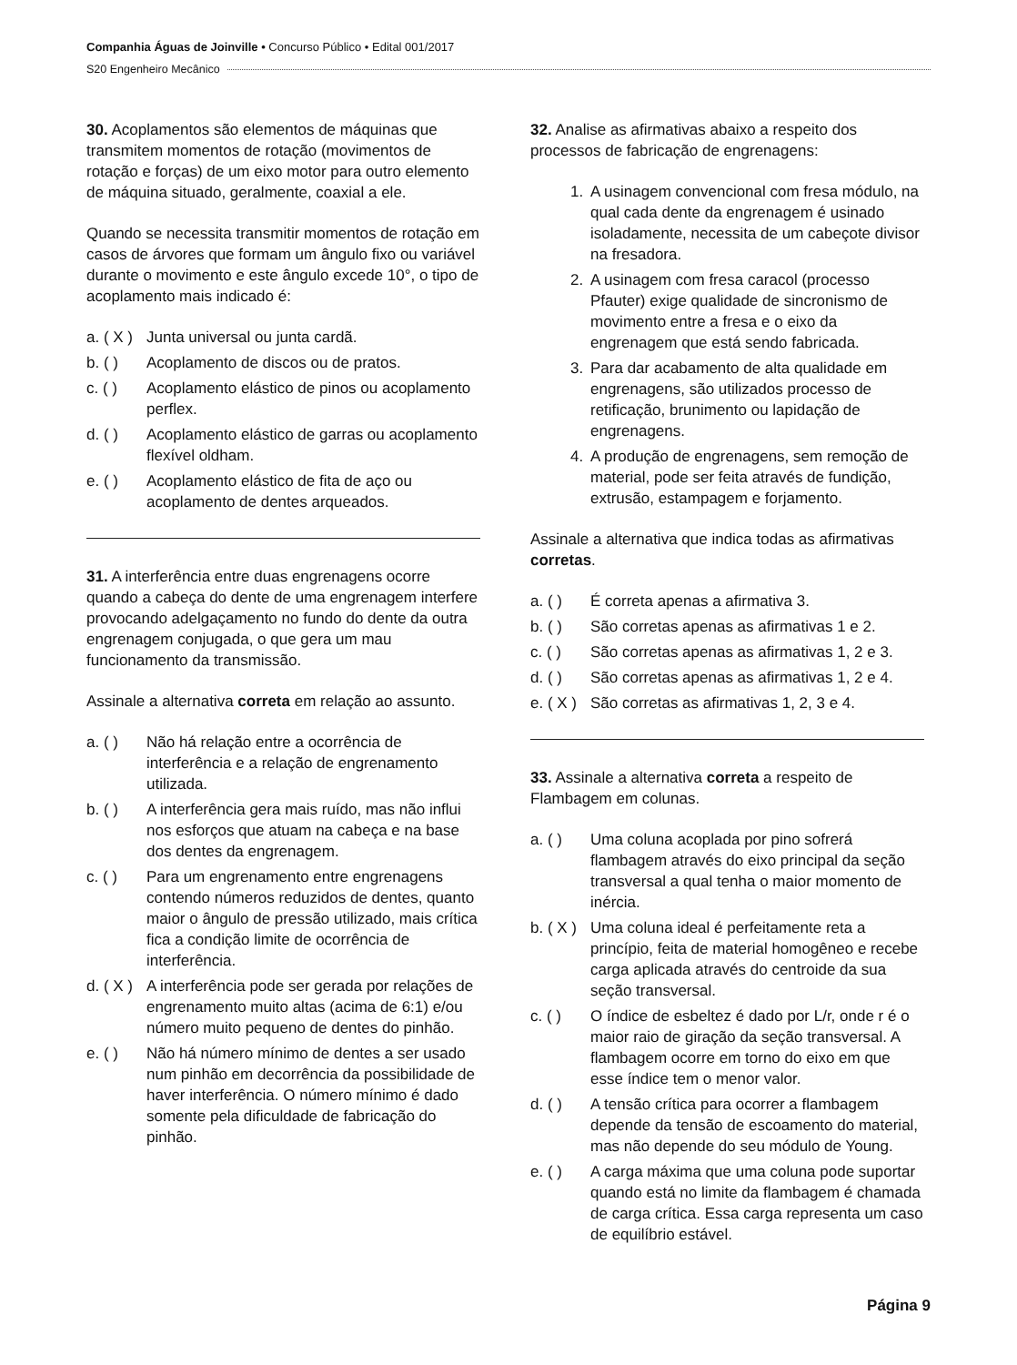Companhia Águas de Joinville • Concurso Público • Edital 001/2017
S20 Engenheiro Mecânico
30. Acoplamentos são elementos de máquinas que transmitem momentos de rotação (movimentos de rotação e forças) de um eixo motor para outro elemento de máquina situado, geralmente, coaxial a ele.
Quando se necessita transmitir momentos de rotação em casos de árvores que formam um ângulo fixo ou variável durante o movimento e este ângulo excede 10°, o tipo de acoplamento mais indicado é:
a. ( X ) Junta universal ou junta cardã.
b. ( ) Acoplamento de discos ou de pratos.
c. ( ) Acoplamento elástico de pinos ou acoplamento perflex.
d. ( ) Acoplamento elástico de garras ou acoplamento flexível oldham.
e. ( ) Acoplamento elástico de fita de aço ou acoplamento de dentes arqueados.
31. A interferência entre duas engrenagens ocorre quando a cabeça do dente de uma engrenagem interfere provocando adelgaçamento no fundo do dente da outra engrenagem conjugada, o que gera um mau funcionamento da transmissão.
Assinale a alternativa correta em relação ao assunto.
a. ( ) Não há relação entre a ocorrência de interferência e a relação de engrenamento utilizada.
b. ( ) A interferência gera mais ruído, mas não influi nos esforços que atuam na cabeça e na base dos dentes da engrenagem.
c. ( ) Para um engrenamento entre engrenagens contendo números reduzidos de dentes, quanto maior o ângulo de pressão utilizado, mais crítica fica a condição limite de ocorrência de interferência.
d. ( X ) A interferência pode ser gerada por relações de engrenamento muito altas (acima de 6:1) e/ou número muito pequeno de dentes do pinhão.
e. ( ) Não há número mínimo de dentes a ser usado num pinhão em decorrência da possibilidade de haver interferência. O número mínimo é dado somente pela dificuldade de fabricação do pinhão.
32. Analise as afirmativas abaixo a respeito dos processos de fabricação de engrenagens:
1. A usinagem convencional com fresa módulo, na qual cada dente da engrenagem é usinado isoladamente, necessita de um cabeçote divisor na fresadora.
2. A usinagem com fresa caracol (processo Pfauter) exige qualidade de sincronismo de movimento entre a fresa e o eixo da engrenagem que está sendo fabricada.
3. Para dar acabamento de alta qualidade em engrenagens, são utilizados processo de retificação, brunimento ou lapidação de engrenagens.
4. A produção de engrenagens, sem remoção de material, pode ser feita através de fundição, extrusão, estampagem e forjamento.
Assinale a alternativa que indica todas as afirmativas corretas.
a. ( ) É correta apenas a afirmativa 3.
b. ( ) São corretas apenas as afirmativas 1 e 2.
c. ( ) São corretas apenas as afirmativas 1, 2 e 3.
d. ( ) São corretas apenas as afirmativas 1, 2 e 4.
e. ( X ) São corretas as afirmativas 1, 2, 3 e 4.
33. Assinale a alternativa correta a respeito de Flambagem em colunas.
a. ( ) Uma coluna acoplada por pino sofrerá flambagem através do eixo principal da seção transversal a qual tenha o maior momento de inércia.
b. ( X ) Uma coluna ideal é perfeitamente reta a princípio, feita de material homogêneo e recebe carga aplicada através do centroide da sua seção transversal.
c. ( ) O índice de esbeltez é dado por L/r, onde r é o maior raio de giração da seção transversal. A flambagem ocorre em torno do eixo em que esse índice tem o menor valor.
d. ( ) A tensão crítica para ocorrer a flambagem depende da tensão de escoamento do material, mas não depende do seu módulo de Young.
e. ( ) A carga máxima que uma coluna pode suportar quando está no limite da flambagem é chamada de carga crítica. Essa carga representa um caso de equilíbrio estável.
Página 9